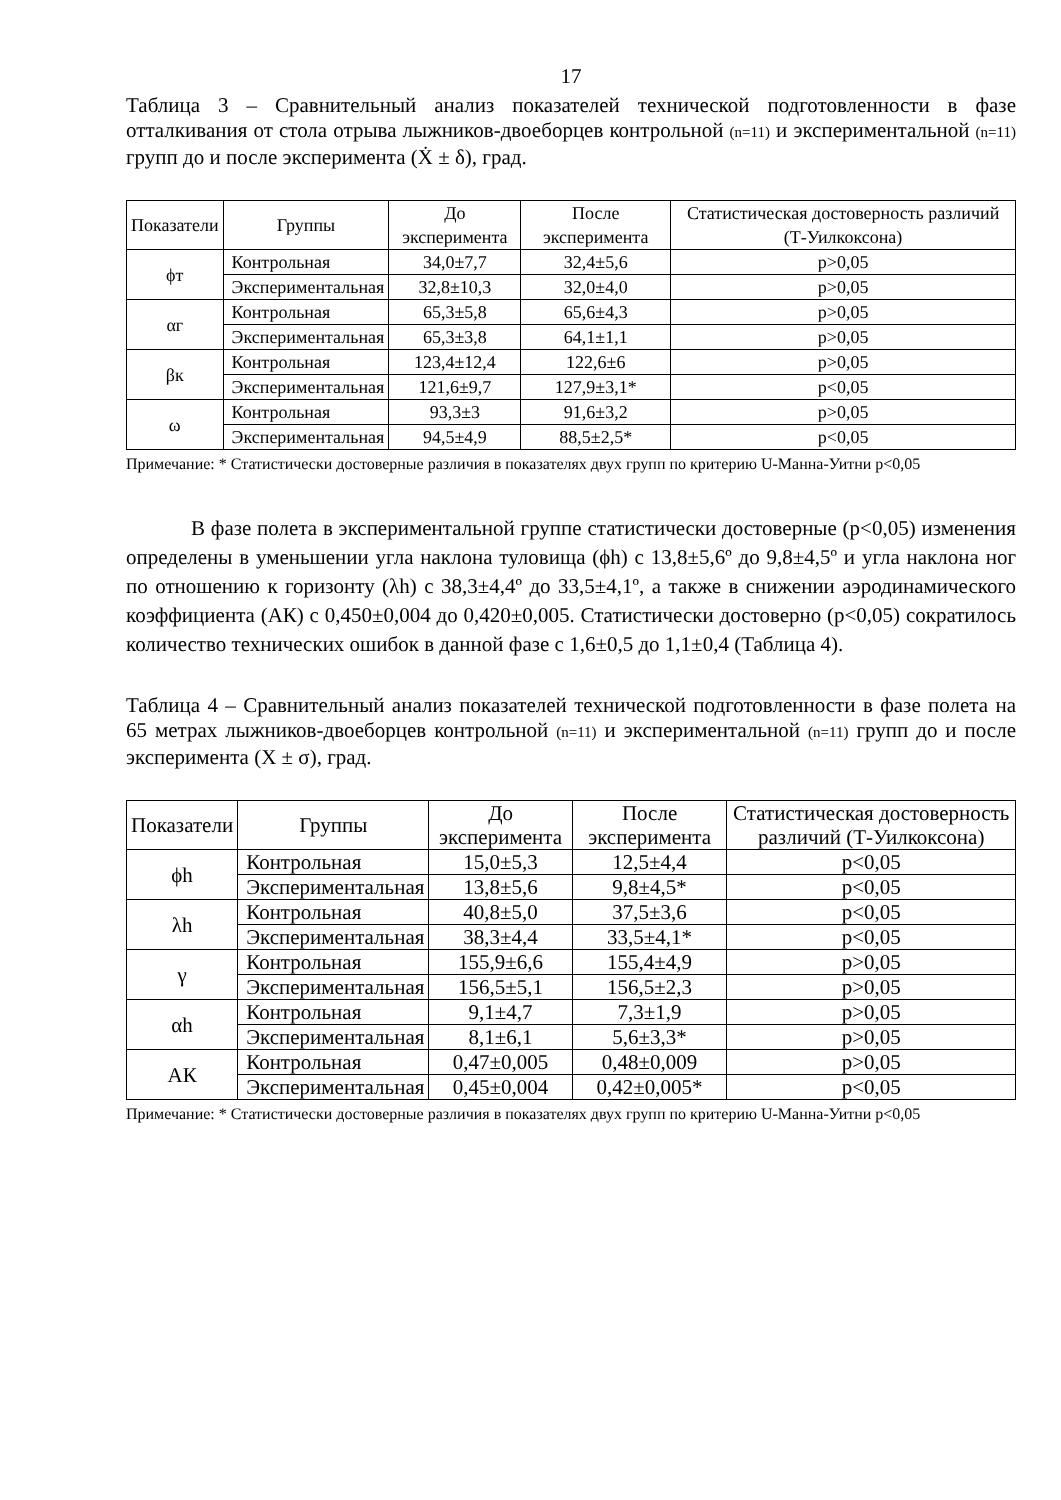17
Таблица 3 – Сравнительный анализ показателей технической подготовленности в фазе отталкивания от стола отрыва лыжников-двоеборцев контрольной (n=11) и экспериментальной (n=11) групп до и после эксперимента (Ẋ ± δ), град.
| Показатели | Группы | До эксперимента | После эксперимента | Статистическая достоверность различий (Т-Уилкоксона) |
| --- | --- | --- | --- | --- |
| ϕт | Контрольная | 34,0±7,7 | 32,4±5,6 | p>0,05 |
| | Экспериментальная | 32,8±10,3 | 32,0±4,0 | p>0,05 |
| αг | Контрольная | 65,3±5,8 | 65,6±4,3 | p>0,05 |
| | Экспериментальная | 65,3±3,8 | 64,1±1,1 | p>0,05 |
| βк | Контрольная | 123,4±12,4 | 122,6±6 | p>0,05 |
| | Экспериментальная | 121,6±9,7 | 127,9±3,1* | p<0,05 |
| ω | Контрольная | 93,3±3 | 91,6±3,2 | p>0,05 |
| | Экспериментальная | 94,5±4,9 | 88,5±2,5* | p<0,05 |
Примечание: * Статистически достоверные различия в показателях двух групп по критерию U-Манна-Уитни p<0,05
В фазе полета в экспериментальной группе статистически достоверные (p<0,05) изменения определены в уменьшении угла наклона туловища (ϕh) с 13,8±5,6º до 9,8±4,5º и угла наклона ног по отношению к горизонту (λh) с 38,3±4,4º до 33,5±4,1º, а также в снижении аэродинамического коэффициента (АК) с 0,450±0,004 до 0,420±0,005. Статистически достоверно (p<0,05) сократилось количество технических ошибок в данной фазе с 1,6±0,5 до 1,1±0,4 (Таблица 4).
Таблица 4 – Сравнительный анализ показателей технической подготовленности в фазе полета на 65 метрах лыжников-двоеборцев контрольной (n=11) и экспериментальной (n=11) групп до и после эксперимента (X ± σ), град.
| Показатели | Группы | До эксперимента | После эксперимента | Статистическая достоверность различий (Т-Уилкоксона) |
| --- | --- | --- | --- | --- |
| ϕh | Контрольная | 15,0±5,3 | 12,5±4,4 | p<0,05 |
| | Экспериментальная | 13,8±5,6 | 9,8±4,5* | p<0,05 |
| λh | Контрольная | 40,8±5,0 | 37,5±3,6 | p<0,05 |
| | Экспериментальная | 38,3±4,4 | 33,5±4,1* | p<0,05 |
| γ | Контрольная | 155,9±6,6 | 155,4±4,9 | p>0,05 |
| | Экспериментальная | 156,5±5,1 | 156,5±2,3 | p>0,05 |
| αh | Контрольная | 9,1±4,7 | 7,3±1,9 | p>0,05 |
| | Экспериментальная | 8,1±6,1 | 5,6±3,3* | p>0,05 |
| АК | Контрольная | 0,47±0,005 | 0,48±0,009 | p>0,05 |
| | Экспериментальная | 0,45±0,004 | 0,42±0,005* | p<0,05 |
Примечание: * Статистически достоверные различия в показателях двух групп по критерию U-Манна-Уитни p<0,05